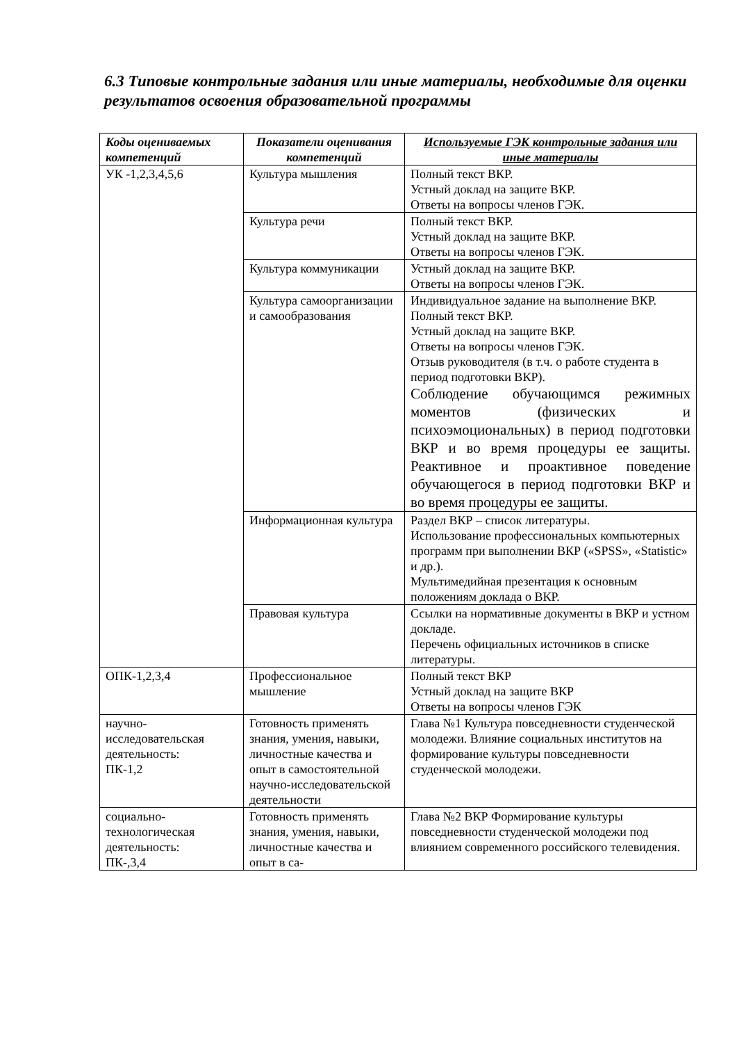6.3 Типовые контрольные задания или иные материалы, необходимые для оценки результатов освоения образовательной программы
| Коды оцениваемых компетенций | Показатели оценивания компетенций | Используемые ГЭК контрольные задания или иные материалы |
| --- | --- | --- |
| УК -1,2,3,4,5,6 | Культура мышления | Полный текст ВКР. Устный доклад на защите ВКР. Ответы на вопросы членов ГЭК. |
| | Культура речи | Полный текст ВКР. Устный доклад на защите ВКР. Ответы на вопросы членов ГЭК. |
| | Культура коммуникации | Устный доклад на защите ВКР. Ответы на вопросы членов ГЭК. |
| | Культура самоорганизации и самообразования | Индивидуальное задание на выполнение ВКР. Полный текст ВКР. Устный доклад на защите ВКР. Ответы на вопросы членов ГЭК. Отзыв руководителя (в т.ч. о работе студента в период подготовки ВКР). Соблюдение обучающимся режимных моментов (физических и психоэмоциональных) в период подготовки ВКР и во время процедуры ее защиты. Реактивное и проактивное поведение обучающегося в период подготовки ВКР и во время процедуры ее защиты. |
| | Информационная культура | Раздел ВКР – список литературы. Использование профессиональных компьютерных программ при выполнении ВКР («SPSS», «Statistic» и др.). Мультимедийная презентация к основным положениям доклада о ВКР. |
| | Правовая культура | Ссылки на нормативные документы в ВКР и устном докладе. Перечень официальных источников в списке литературы. |
| ОПК-1,2,3,4 | Профессиональное мышление | Полный текст ВКР Устный доклад на защите ВКР Ответы на вопросы членов ГЭК |
| научно-исследовательская деятельность: ПК-1,2 | Готовность применять знания, умения, навыки, личностные качества и опыт в самостоятельной научно-исследовательской деятельности | Глава №1 Культура повседневности студенческой молодежи. Влияние социальных институтов на формирование культуры повседневности студенческой молодежи. |
| социально-технологическая деятельность: ПК-,3,4 | Готовность применять знания, умения, навыки, личностные качества и опыт в са- | Глава №2 ВКР Формирование культуры повседневности студенческой молодежи под влиянием современного российского телевидения. |